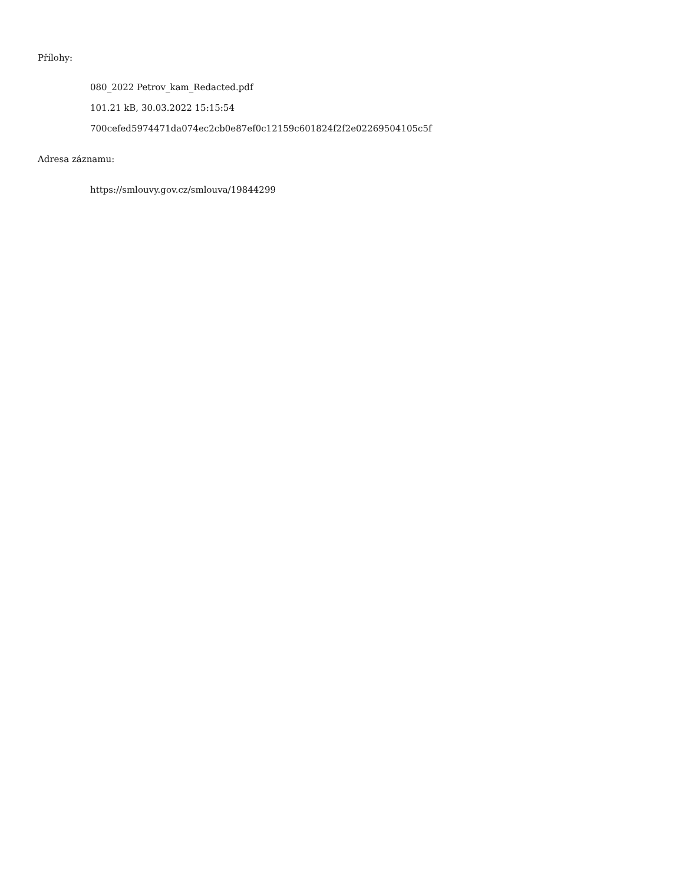Přílohy:
080_2022 Petrov_kam_Redacted.pdf
101.21 kB, 30.03.2022 15:15:54
700cefed5974471da074ec2cb0e87ef0c12159c601824f2f2e02269504105c5f
Adresa záznamu:
https://smlouvy.gov.cz/smlouva/19844299